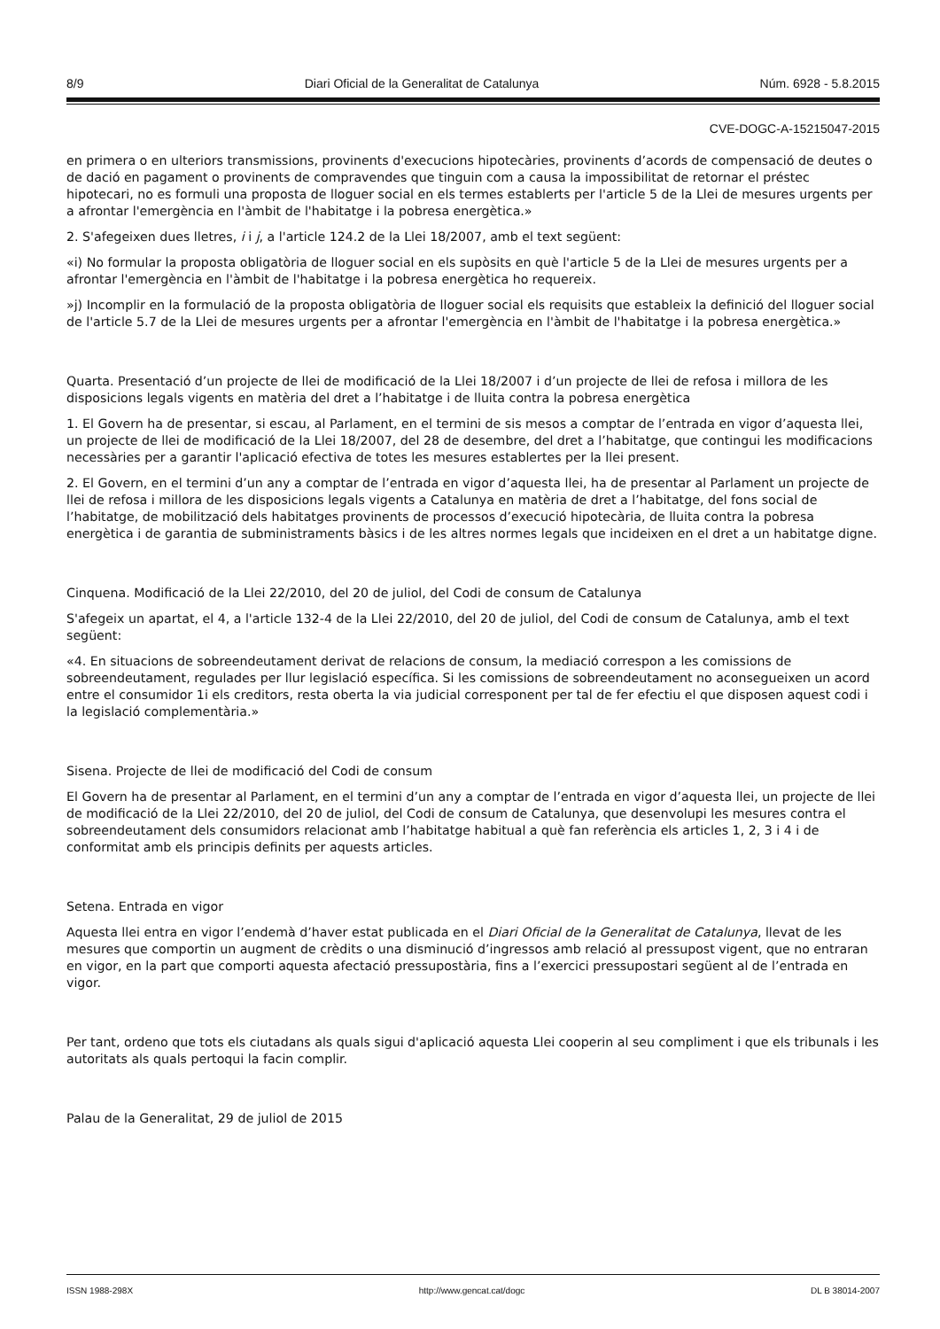8/9 Diari Oficial de la Generalitat de Catalunya Núm. 6928 - 5.8.2015
CVE-DOGC-A-15215047-2015
en primera o en ulteriors transmissions, provinents d'execucions hipotecàries, provinents d’acords de compensació de deutes o de dació en pagament o provinents de compravendes que tinguin com a causa la impossibilitat de retornar el préstec hipotecari, no es formuli una proposta de lloguer social en els termes establerts per l'article 5 de la Llei de mesures urgents per a afrontar l'emergència en l'àmbit de l'habitatge i la pobresa energètica.»
2. S'afegeixen dues lletres, i i j, a l'article 124.2 de la Llei 18/2007, amb el text següent:
«i) No formular la proposta obligatòria de lloguer social en els supòsits en què l'article 5 de la Llei de mesures urgents per a afrontar l'emergència en l'àmbit de l'habitatge i la pobresa energètica ho requereix.
»j) Incomplir en la formulació de la proposta obligatòria de lloguer social els requisits que estableix la definició del lloguer social de l'article 5.7 de la Llei de mesures urgents per a afrontar l'emergència en l'àmbit de l'habitatge i la pobresa energètica.»
Quarta. Presentació d’un projecte de llei de modificació de la Llei 18/2007 i d’un projecte de llei de refosa i millora de les disposicions legals vigents en matèria del dret a l’habitatge i de lluita contra la pobresa energètica
1. El Govern ha de presentar, si escau, al Parlament, en el termini de sis mesos a comptar de l’entrada en vigor d’aquesta llei, un projecte de llei de modificació de la Llei 18/2007, del 28 de desembre, del dret a l’habitatge, que contingui les modificacions necessàries per a garantir l'aplicació efectiva de totes les mesures establertes per la llei present.
2. El Govern, en el termini d’un any a comptar de l’entrada en vigor d’aquesta llei, ha de presentar al Parlament un projecte de llei de refosa i millora de les disposicions legals vigents a Catalunya en matèria de dret a l’habitatge, del fons social de l’habitatge, de mobilització dels habitatges provinents de processos d’execució hipotecària, de lluita contra la pobresa energètica i de garantia de subministraments bàsics i de les altres normes legals que incideixen en el dret a un habitatge digne.
Cinquena. Modificació de la Llei 22/2010, del 20 de juliol, del Codi de consum de Catalunya
S'afegeix un apartat, el 4, a l'article 132-4 de la Llei 22/2010, del 20 de juliol, del Codi de consum de Catalunya, amb el text següent:
«4. En situacions de sobreendeutament derivat de relacions de consum, la mediació correspon a les comissions de sobreendeutament, regulades per llur legislació específica. Si les comissions de sobreendeutament no aconsegueixen un acord entre el consumidor 1i els creditors, resta oberta la via judicial corresponent per tal de fer efectiu el que disposen aquest codi i la legislació complementària.»
Sisena. Projecte de llei de modificació del Codi de consum
El Govern ha de presentar al Parlament, en el termini d’un any a comptar de l’entrada en vigor d’aquesta llei, un projecte de llei de modificació de la Llei 22/2010, del 20 de juliol, del Codi de consum de Catalunya, que desenvolupi les mesures contra el sobreendeutament dels consumidors relacionat amb l’habitatge habitual a què fan referència els articles 1, 2, 3 i 4 i de conformitat amb els principis definits per aquests articles.
Setena. Entrada en vigor
Aquesta llei entra en vigor l’endemà d’haver estat publicada en el Diari Oficial de la Generalitat de Catalunya, llevat de les mesures que comportin un augment de crèdits o una disminució d’ingressos amb relació al pressupost vigent, que no entraran en vigor, en la part que comporti aquesta afectació pressupostària, fins a l’exercici pressupostari següent al de l’entrada en vigor.
Per tant, ordeno que tots els ciutadans als quals sigui d'aplicació aquesta Llei cooperin al seu compliment i que els tribunals i les autoritats als quals pertoqui la facin complir.
Palau de la Generalitat, 29 de juliol de 2015
ISSN 1988-298X http://www.gencat.cat/dogc DL B 38014-2007